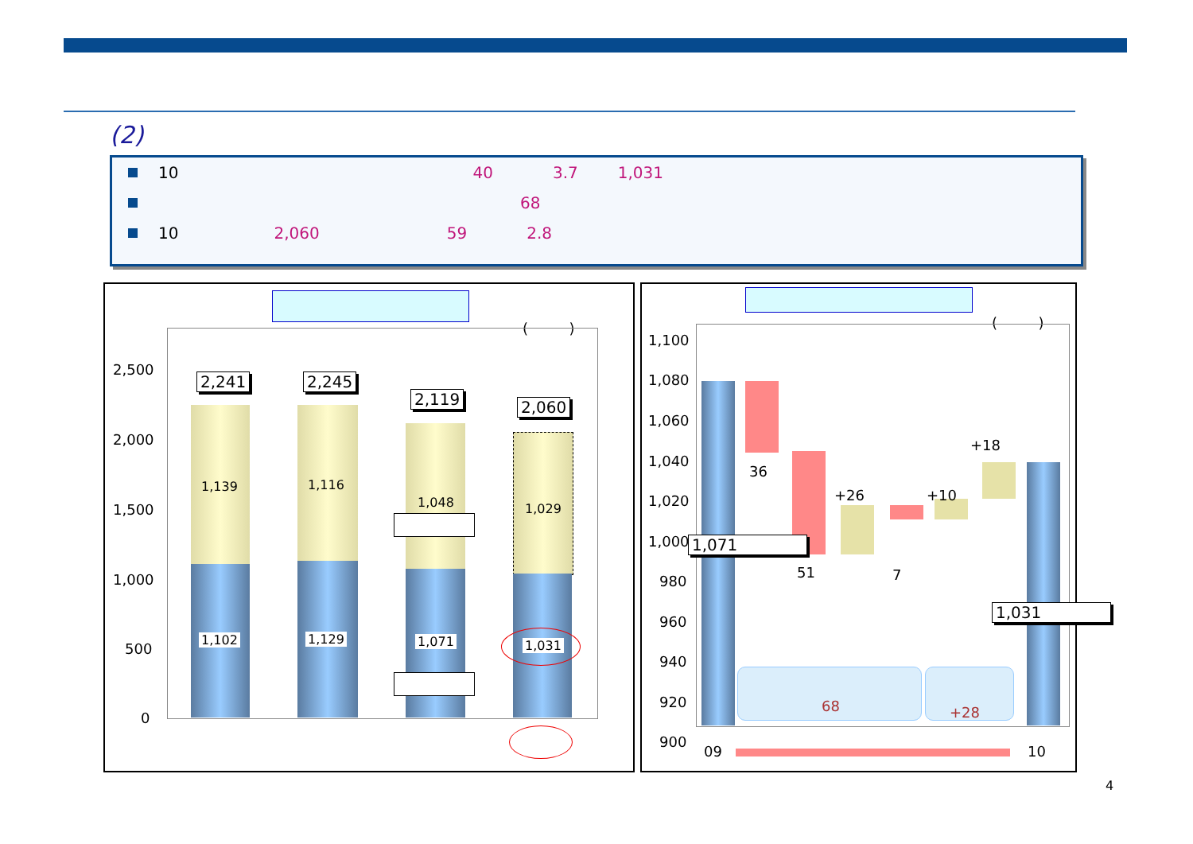(2)
10 40 3.7 1,031
68
10 2,060 59 2.8
( )
2,500
2,000
1,500
1,000
500
0
2,241 2,245
2,119 2,060
1,139 1,116
1,048 1,029
1,102 1,129 1,071 1,031
( )
1,100
1,080
1,060
1,040
1,020
1,000
980
960
940
920
900
1,071
1,031
36
51
+26
7
+10
+18
68 +28
09 10
4